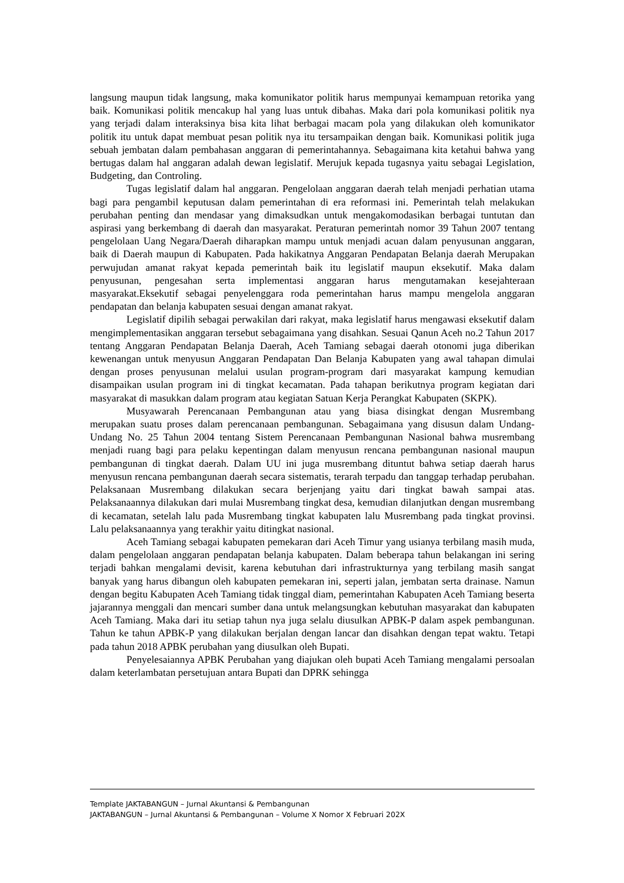langsung maupun tidak langsung, maka komunikator politik harus mempunyai kemampuan retorika yang baik. Komunikasi politik mencakup hal yang luas untuk dibahas. Maka dari pola komunikasi politik nya yang terjadi dalam interaksinya bisa kita lihat berbagai macam pola yang dilakukan oleh komunikator politik itu untuk dapat membuat pesan politik nya itu tersampaikan dengan baik. Komunikasi politik juga sebuah jembatan dalam pembahasan anggaran di pemerintahannya. Sebagaimana kita ketahui bahwa yang bertugas dalam hal anggaran adalah dewan legislatif. Merujuk kepada tugasnya yaitu sebagai Legislation, Budgeting, dan Controling.
Tugas legislatif dalam hal anggaran. Pengelolaan anggaran daerah telah menjadi perhatian utama bagi para pengambil keputusan dalam pemerintahan di era reformasi ini. Pemerintah telah melakukan perubahan penting dan mendasar yang dimaksudkan untuk mengakomodasikan berbagai tuntutan dan aspirasi yang berkembang di daerah dan masyarakat. Peraturan pemerintah nomor 39 Tahun 2007 tentang pengelolaan Uang Negara/Daerah diharapkan mampu untuk menjadi acuan dalam penyusunan anggaran, baik di Daerah maupun di Kabupaten. Pada hakikatnya Anggaran Pendapatan Belanja daerah Merupakan perwujudan amanat rakyat kepada pemerintah baik itu legislatif maupun eksekutif. Maka dalam penyusunan, pengesahan serta implementasi anggaran harus mengutamakan kesejahteraan masyarakat.Eksekutif sebagai penyelenggara roda pemerintahan harus mampu mengelola anggaran pendapatan dan belanja kabupaten sesuai dengan amanat rakyat.
Legislatif dipilih sebagai perwakilan dari rakyat, maka legislatif harus mengawasi eksekutif dalam mengimplementasikan anggaran tersebut sebagaimana yang disahkan. Sesuai Qanun Aceh no.2 Tahun 2017 tentang Anggaran Pendapatan Belanja Daerah, Aceh Tamiang sebagai daerah otonomi juga diberikan kewenangan untuk menyusun Anggaran Pendapatan Dan Belanja Kabupaten yang awal tahapan dimulai dengan proses penyusunan melalui usulan program-program dari masyarakat kampung kemudian disampaikan usulan program ini di tingkat kecamatan. Pada tahapan berikutnya program kegiatan dari masyarakat di masukkan dalam program atau kegiatan Satuan Kerja Perangkat Kabupaten (SKPK).
Musyawarah Perencanaan Pembangunan atau yang biasa disingkat dengan Musrembang merupakan suatu proses dalam perencanaan pembangunan. Sebagaimana yang disusun dalam Undang-Undang No. 25 Tahun 2004 tentang Sistem Perencanaan Pembangunan Nasional bahwa musrembang menjadi ruang bagi para pelaku kepentingan dalam menyusun rencana pembangunan nasional maupun pembangunan di tingkat daerah. Dalam UU ini juga musrembang dituntut bahwa setiap daerah harus menyusun rencana pembangunan daerah secara sistematis, terarah terpadu dan tanggap terhadap perubahan. Pelaksanaan Musrembang dilakukan secara berjenjang yaitu dari tingkat bawah sampai atas. Pelaksanaannya dilakukan dari mulai Musrembang tingkat desa, kemudian dilanjutkan dengan musrembang di kecamatan, setelah lalu pada Musrembang tingkat kabupaten lalu Musrembang pada tingkat provinsi. Lalu pelaksanaannya yang terakhir yaitu ditingkat nasional.
Aceh Tamiang sebagai kabupaten pemekaran dari Aceh Timur yang usianya terbilang masih muda, dalam pengelolaan anggaran pendapatan belanja kabupaten. Dalam beberapa tahun belakangan ini sering terjadi bahkan mengalami devisit, karena kebutuhan dari infrastrukturnya yang terbilang masih sangat banyak yang harus dibangun oleh kabupaten pemekaran ini, seperti jalan, jembatan serta drainase. Namun dengan begitu Kabupaten Aceh Tamiang tidak tinggal diam, pemerintahan Kabupaten Aceh Tamiang beserta jajarannya menggali dan mencari sumber dana untuk melangsungkan kebutuhan masyarakat dan kabupaten Aceh Tamiang. Maka dari itu setiap tahun nya juga selalu diusulkan APBK-P dalam aspek pembangunan. Tahun ke tahun APBK-P yang dilakukan berjalan dengan lancar dan disahkan dengan tepat waktu. Tetapi pada tahun 2018 APBK perubahan yang diusulkan oleh Bupati.
Penyelesaiannya APBK Perubahan yang diajukan oleh bupati Aceh Tamiang mengalami persoalan dalam keterlambatan persetujuan antara Bupati dan DPRK sehingga
Template JAKTABANGUN – Jurnal Akuntansi & Pembangunan
JAKTABANGUN – Jurnal Akuntansi & Pembangunan – Volume X Nomor X Februari 202X